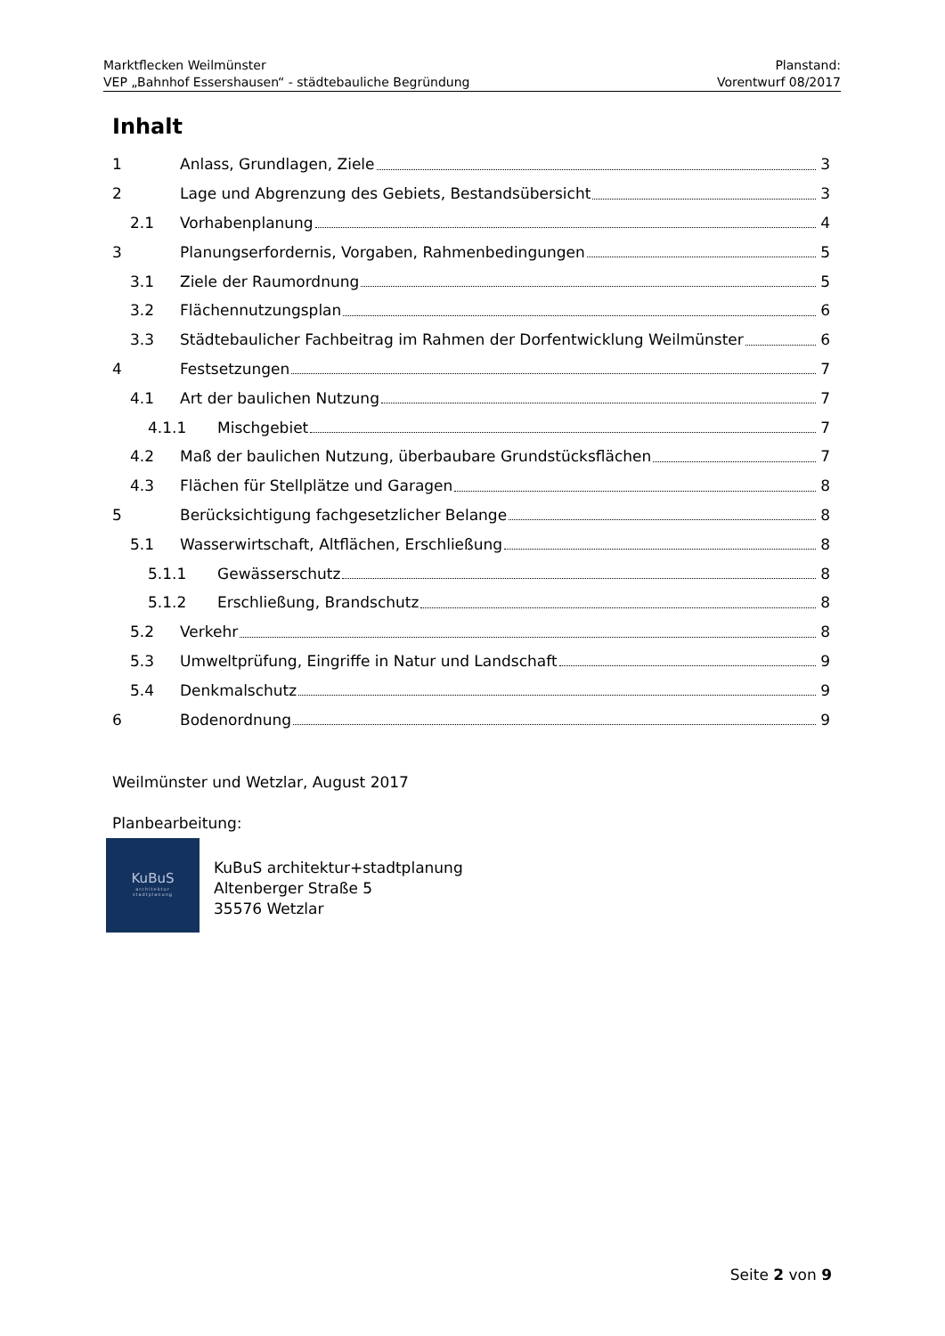Marktflecken Weilmünster Planstand:
VEP „Bahnhof Essershausen“ - städtebauliche Begründung Vorentwurf 08/2017
Inhalt
1 Anlass, Grundlagen, Ziele 3
2 Lage und Abgrenzung des Gebiets, Bestandsübersicht 3
2.1 Vorhabenplanung 4
3 Planungserfordernis, Vorgaben, Rahmenbedingungen 5
3.1 Ziele der Raumordnung 5
3.2 Flächennutzungsplan 6
3.3 Städtebaulicher Fachbeitrag im Rahmen der Dorfentwicklung Weilmünster 6
4 Festsetzungen 7
4.1 Art der baulichen Nutzung 7
4.1.1 Mischgebiet 7
4.2 Maß der baulichen Nutzung, überbaubare Grundstücksflächen 7
4.3 Flächen für Stellplätze und Garagen 8
5 Berücksichtigung fachgesetzlicher Belange 8
5.1 Wasserwirtschaft, Altflächen, Erschließung 8
5.1.1 Gewässerschutz 8
5.1.2 Erschließung, Brandschutz 8
5.2 Verkehr 8
5.3 Umweltprüfung, Eingriffe in Natur und Landschaft 9
5.4 Denkmalschutz 9
6 Bodenordnung 9
Weilmünster und Wetzlar, August 2017
Planbearbeitung:
KuBuS
architektur
stadtplanung
KuBuS architektur+stadtplanung
Altenberger Straße 5
35576 Wetzlar
Seite 2 von 9